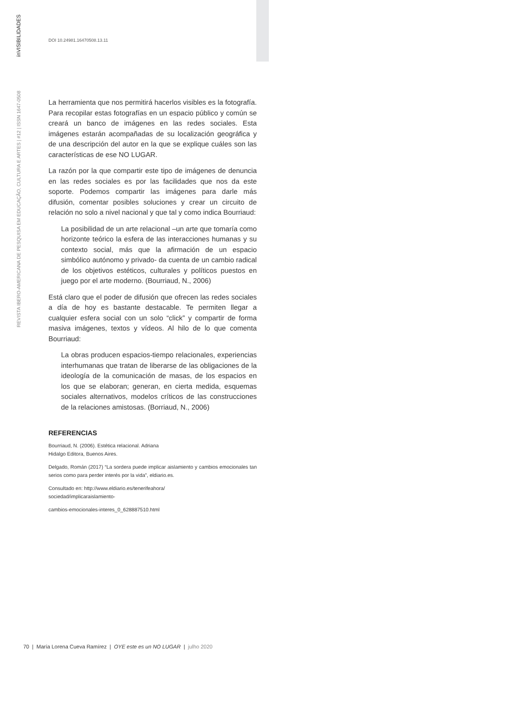ínVISIBILIDADES
REVISTA IBERO-AMERICANA DE PESQUISA EM EDUCAÇÃO, CULTURA E ARTES | #12 | ISSN 1647-0508
DOI 10.24981.16470508.13.11
La herramienta que nos permitirá hacerlos visibles es la fotografía. Para recopilar estas fotografías en un espacio público y común se creará un banco de imágenes en las redes sociales. Esta imágenes estarán acompañadas de su localización geográfica y de una descripción del autor en la que se explique cuáles son las características de ese NO LUGAR.
La razón por la que compartir este tipo de imágenes de denuncia en las redes sociales es por las facilidades que nos da este soporte. Podemos compartir las imágenes para darle más difusión, comentar posibles soluciones y crear un circuito de relación no solo a nivel nacional y que tal y como indica Bourriaud:
La posibilidad de un arte relacional –un arte que tomaría como horizonte teórico la esfera de las interacciones humanas y su contexto social, más que la afirmación de un espacio simbólico autónomo y privado- da cuenta de un cambio radical de los objetivos estéticos, culturales y políticos puestos en juego por el arte moderno. (Bourriaud, N., 2006)
Está claro que el poder de difusión que ofrecen las redes sociales a día de hoy es bastante destacable. Te permiten llegar a cualquier esfera social con un solo “click” y compartir de forma masiva imágenes, textos y vídeos. Al hilo de lo que comenta Bourriaud:
La obras producen espacios-tiempo relacionales, experiencias interhumanas que tratan de liberarse de las obligaciones de la ideología de la comunicación de masas, de los espacios en los que se elaboran; generan, en cierta medida, esquemas sociales alternativos, modelos críticos de las construcciones de la relaciones amistosas. (Borriaud, N., 2006)
REFERENCIAS
Bourriaud, N. (2006). Estética relacional. Adriana
Hidalgo Editora, Buenos Aires.
Delgado, Román (2017) “La sordera puede implicar aislamiento y cambios emocionales tan serios como para perder interés por la vida”, eldiario.es.
Consultado en: http://www.eldiario.es/tenerifeahora/
sociedad/implicaraislamiento-
cambios-emocionales-interes_0_628887510.html
70 | María Lorena Cueva Ramírez | OYE este es un NO LUGAR | julho 2020